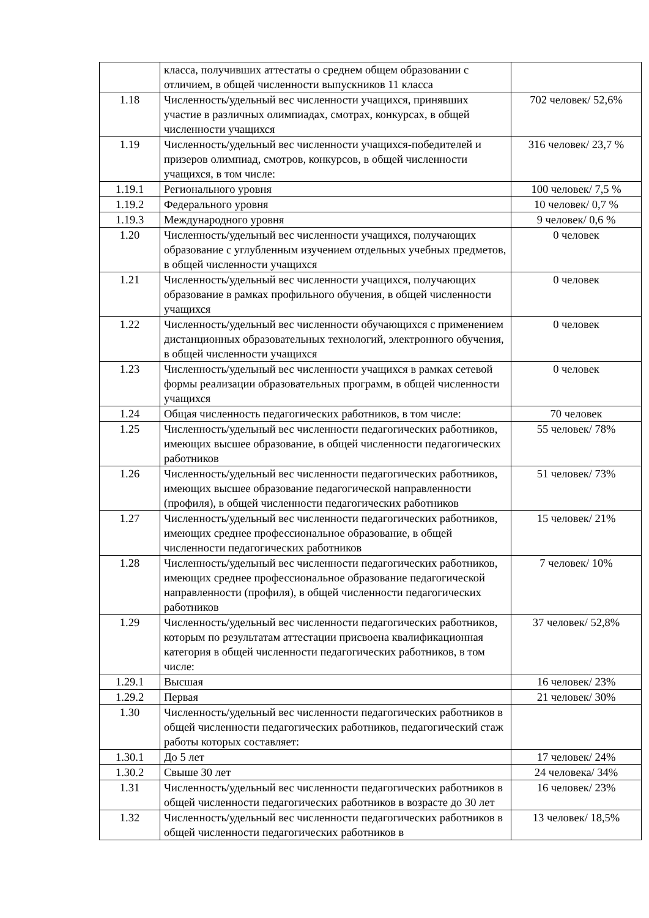| | класса, получивших аттестаты о среднем общем образовании с отличием, в общей численности выпускников 11 класса | |
| 1.18 | Численность/удельный вес численности учащихся, принявших участие в различных олимпиадах, смотрах, конкурсах, в общей численности учащихся | 702 человек/ 52,6% |
| 1.19 | Численность/удельный вес численности учащихся-победителей и призеров олимпиад, смотров, конкурсов, в общей численности учащихся, в том числе: | 316 человек/ 23,7 % |
| 1.19.1 | Регионального уровня | 100 человек/ 7,5 % |
| 1.19.2 | Федерального уровня | 10 человек/ 0,7 % |
| 1.19.3 | Международного уровня | 9 человек/ 0,6 % |
| 1.20 | Численность/удельный вес численности учащихся, получающих образование с углубленным изучением отдельных учебных предметов, в общей численности учащихся | 0 человек |
| 1.21 | Численность/удельный вес численности учащихся, получающих образование в рамках профильного обучения, в общей численности учащихся | 0 человек |
| 1.22 | Численность/удельный вес численности обучающихся с применением дистанционных образовательных технологий, электронного обучения, в общей численности учащихся | 0 человек |
| 1.23 | Численность/удельный вес численности учащихся в рамках сетевой формы реализации образовательных программ, в общей численности учащихся | 0 человек |
| 1.24 | Общая численность педагогических работников, в том числе: | 70 человек |
| 1.25 | Численность/удельный вес численности педагогических работников, имеющих высшее образование, в общей численности педагогических работников | 55 человек/ 78% |
| 1.26 | Численность/удельный вес численности педагогических работников, имеющих высшее образование педагогической направленности (профиля), в общей численности педагогических работников | 51 человек/ 73% |
| 1.27 | Численность/удельный вес численности педагогических работников, имеющих среднее профессиональное образование, в общей численности педагогических работников | 15 человек/ 21% |
| 1.28 | Численность/удельный вес численности педагогических работников, имеющих среднее профессиональное образование педагогической направленности (профиля), в общей численности педагогических работников | 7 человек/ 10% |
| 1.29 | Численность/удельный вес численности педагогических работников, которым по результатам аттестации присвоена квалификационная категория в общей численности педагогических работников, в том числе: | 37 человек/ 52,8% |
| 1.29.1 | Высшая | 16 человек/ 23% |
| 1.29.2 | Первая | 21 человек/ 30% |
| 1.30 | Численность/удельный вес численности педагогических работников в общей численности педагогических работников, педагогический стаж работы которых составляет: | |
| 1.30.1 | До 5 лет | 17 человек/ 24% |
| 1.30.2 | Свыше 30 лет | 24 человека/ 34% |
| 1.31 | Численность/удельный вес численности педагогических работников в общей численности педагогических работников в возрасте до 30 лет | 16 человек/ 23% |
| 1.32 | Численность/удельный вес численности педагогических работников в общей численности педагогических работников в | 13 человек/ 18,5% |